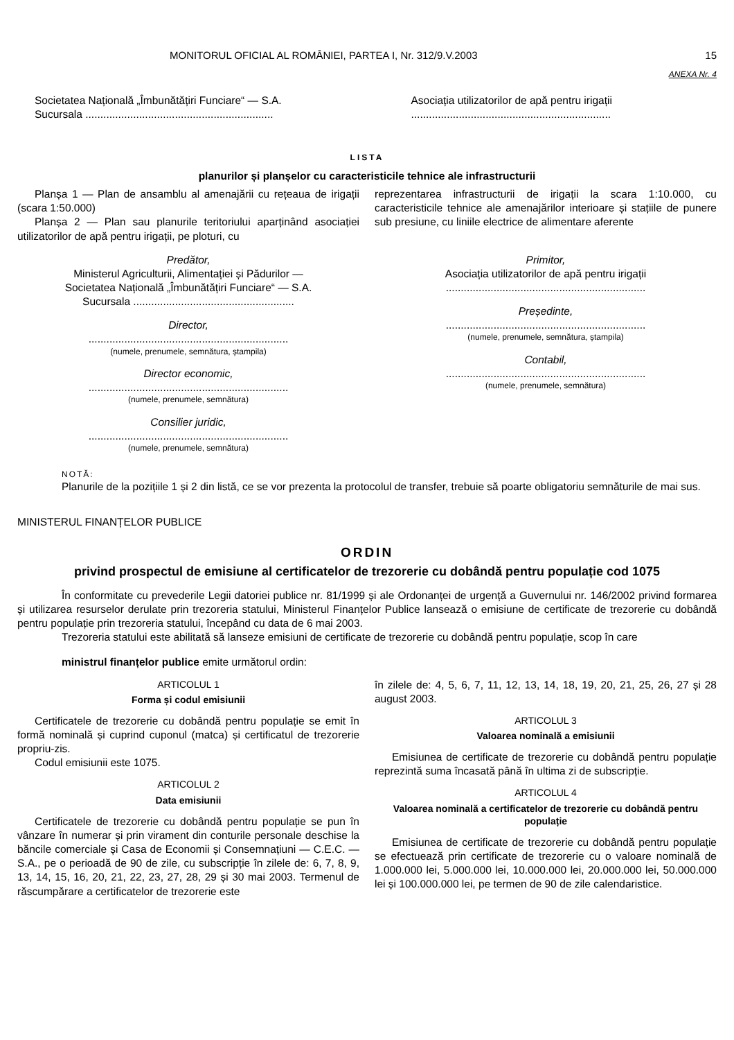MONITORUL OFICIAL AL ROMÂNIEI, PARTEA I, Nr. 312/9.V.2003 15
ANEXA Nr. 4
Societatea Națională „Îmbunătățiri Funciare“ — S.A.
Sucursala ...............................................................
Asociația utilizatorilor de apă pentru irigații
...................................................................
LISTA
planurilor și planșelor cu caracteristicile tehnice ale infrastructurii
Planșa 1 — Plan de ansamblu al amenajării cu rețeaua de irigații (scara 1:50.000)
Planșa 2 — Plan sau planurile teritoriului aparținând asociației utilizatorilor de apă pentru irigații, pe ploturi, cu
reprezentarea infrastructurii de irigații la scara 1:10.000, cu caracteristicile tehnice ale amenajărilor interioare și stațiile de punere sub presiune, cu liniile electrice de alimentare aferente
Predător,
Ministerul Agriculturii, Alimentației și Pădurilor —
Societatea Națională „Îmbunătățiri Funciare“ — S.A.
Sucursala ......................................................
Director,
...................................................................
(numele, prenumele, semnătura, ștampila)
Director economic,
...................................................................
(numele, prenumele, semnătura)
Consilier juridic,
...................................................................
(numele, prenumele, semnătura)
Primitor,
Asociația utilizatorilor de apă pentru irigații
...................................................................
Președinte,
...................................................................
(numele, prenumele, semnătura, ștampila)
Contabil,
...................................................................
(numele, prenumele, semnătura)
NOTĂ:
Planurile de la pozițiile 1 și 2 din listă, ce se vor prezenta la protocolul de transfer, trebuie să poarte obligatoriu semnăturile de mai sus.
MINISTERUL FINANȚELOR PUBLICE
ORDIN
privind prospectul de emisiune al certificatelor de trezorerie cu dobândă pentru populație cod 1075
În conformitate cu prevederile Legii datoriei publice nr. 81/1999 și ale Ordonanței de urgență a Guvernului nr. 146/2002 privind formarea și utilizarea resurselor derulate prin trezoreria statului, Ministerul Finanțelor Publice lansează o emisiune de certificate de trezorerie cu dobândă pentru populație prin trezoreria statului, începând cu data de 6 mai 2003.
Trezoreria statului este abilitată să lanseze emisiuni de certificate de trezorerie cu dobândă pentru populație, scop în care
ministrul finanțelor publice emite următorul ordin:
ARTICOLUL 1
Forma și codul emisiunii
Certificatele de trezorerie cu dobândă pentru populație se emit în formă nominală și cuprind cuponul (matca) și certificatul de trezorerie propriu-zis.
Codul emisiunii este 1075.
ARTICOLUL 2
Data emisiunii
Certificatele de trezorerie cu dobândă pentru populație se pun în vânzare în numerar și prin virament din conturile personale deschise la băncile comerciale și Casa de Economii și Consemnațiuni — C.E.C. — S.A., pe o perioadă de 90 de zile, cu subscripție în zilele de: 6, 7, 8, 9, 13, 14, 15, 16, 20, 21, 22, 23, 27, 28, 29 și 30 mai 2003. Termenul de răscumpărare a certificatelor de trezorerie este
în zilele de: 4, 5, 6, 7, 11, 12, 13, 14, 18, 19, 20, 21, 25, 26, 27 și 28 august 2003.
ARTICOLUL 3
Valoarea nominală a emisiunii
Emisiunea de certificate de trezorerie cu dobândă pentru populație reprezintă suma încasată până în ultima zi de subscripție.
ARTICOLUL 4
Valoarea nominală a certificatelor de trezorerie cu dobândă pentru populație
Emisiunea de certificate de trezorerie cu dobândă pentru populație se efectuează prin certificate de trezorerie cu o valoare nominală de 1.000.000 lei, 5.000.000 lei, 10.000.000 lei, 20.000.000 lei, 50.000.000 lei și 100.000.000 lei, pe termen de 90 de zile calendaristice.